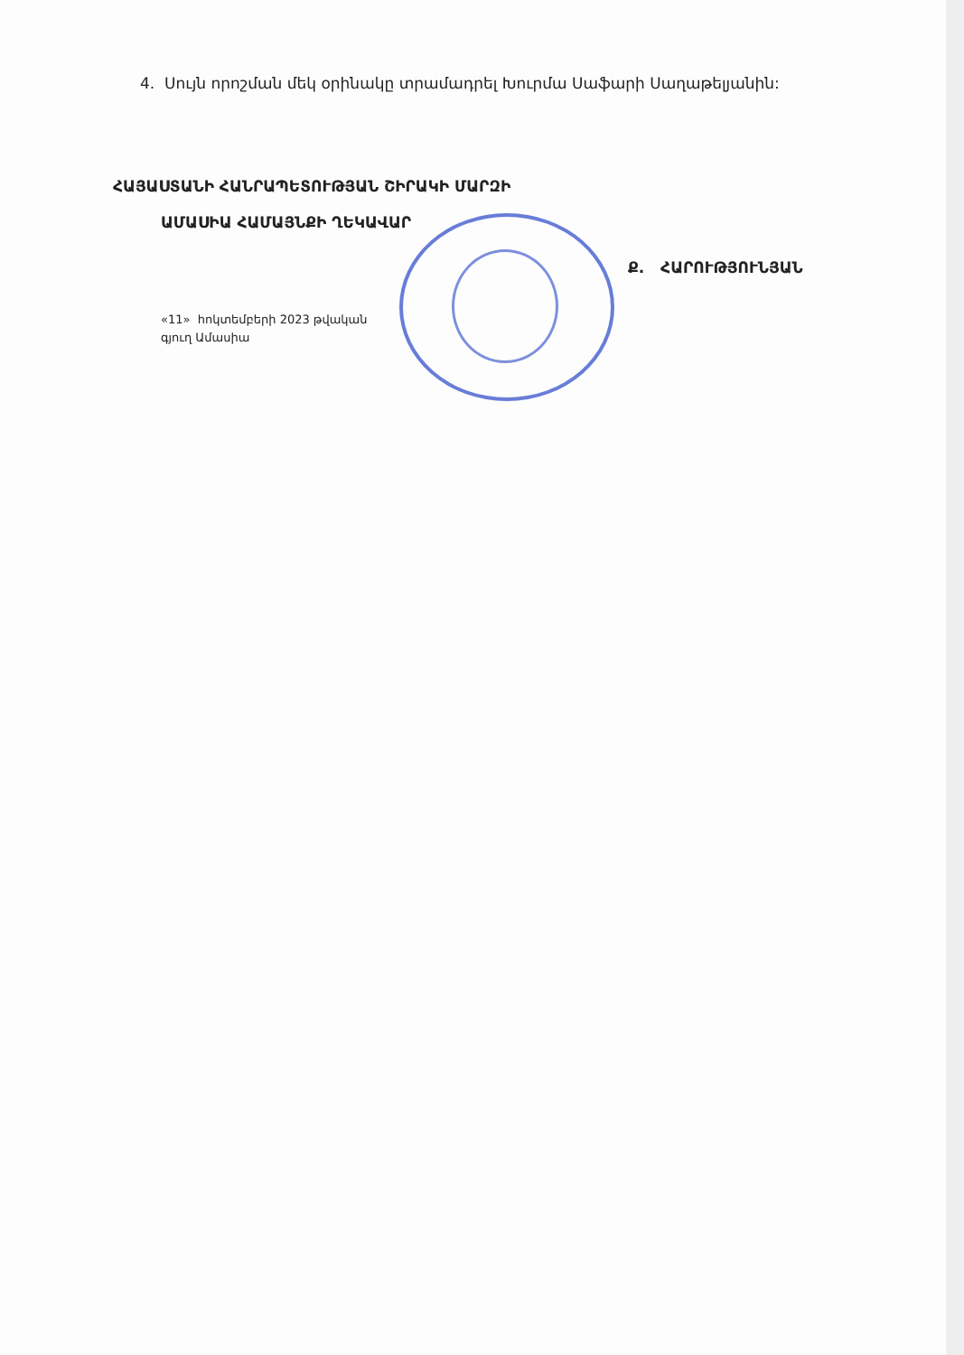4. Սույն որոշման մեկ օրինակը տրամադրել Խուրմա Սաֆարի Սաղաթելյանին:
ՀԱՅԱՍՏԱՆԻ ՀԱՆՐԱՊԵՏՈՒԹՅԱՆ ՇԻՐԱԿԻ ՄԱՐԶԻ
ԱՄԱՍԻԱ ՀԱՄԱՅՆՔԻ ՂԵԿԱՎԱՐ
Ք. ՀԱՐՈՒԹՅՈՒՆՅԱՆ
«11» հոկտեմբերի 2023 թվական
գյուղ Ամասիա